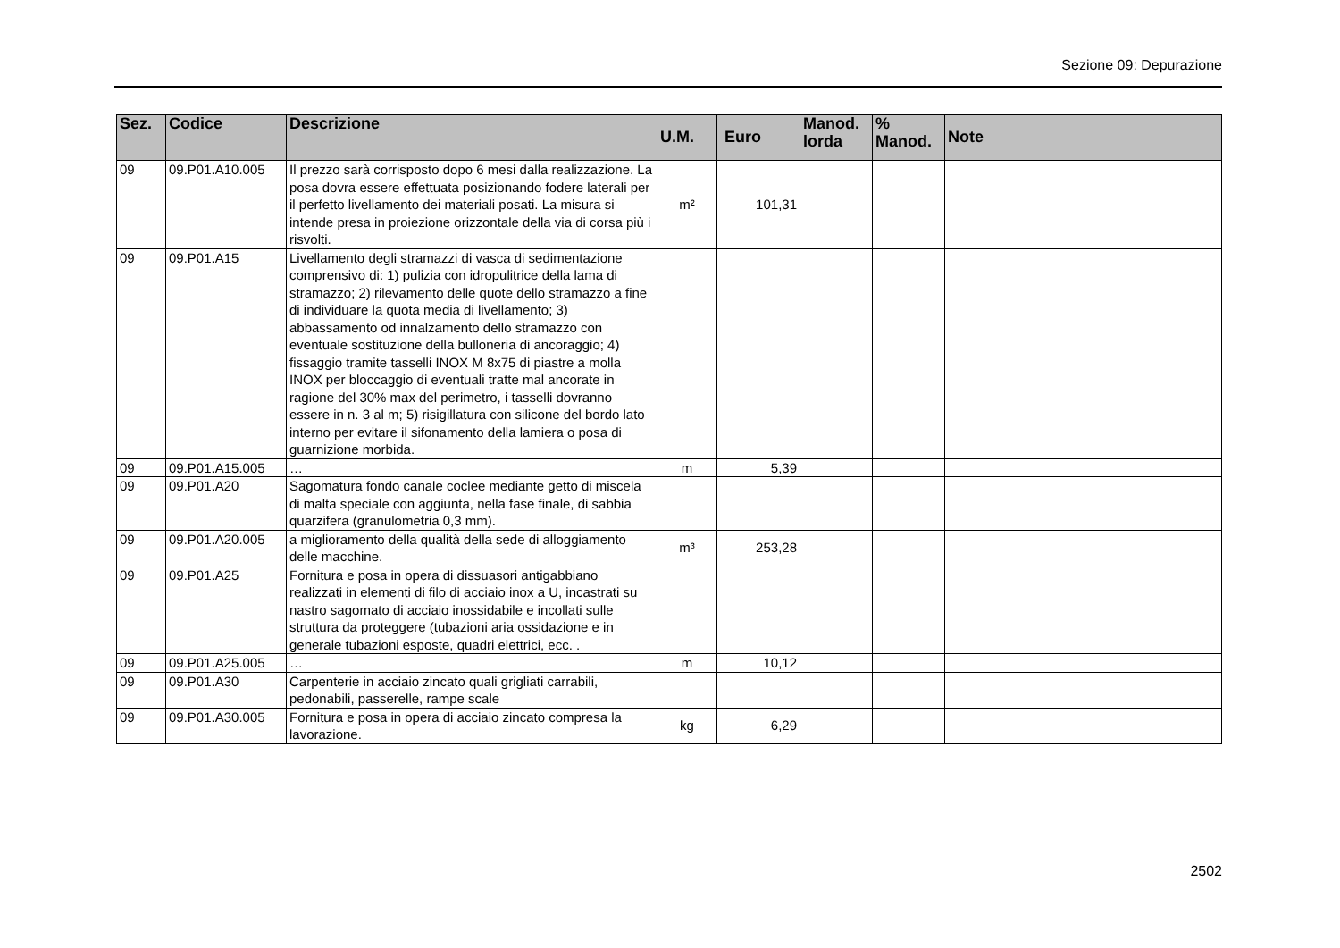Sezione 09: Depurazione
| Sez. | Codice | Descrizione | U.M. | Euro | Manod. lorda | % Manod. | Note |
| --- | --- | --- | --- | --- | --- | --- | --- |
| 09 | 09.P01.A10.005 | Il prezzo sarà corrisposto dopo 6 mesi dalla realizzazione. La posa dovra essere effettuata posizionando fodere laterali per il perfetto livellamento dei materiali posati. La misura si intende presa in proiezione orizzontale della via di corsa più i risvolti. | m² | 101,31 | | | |
| 09 | 09.P01.A15 | Livellamento degli stramazzi di vasca di sedimentazione comprensivo di: 1) pulizia con idropulitrice della lama di stramazzo; 2) rilevamento delle quote dello stramazzo a fine di individuare la quota media di livellamento; 3) abbassamento od innalzamento dello stramazzo con eventuale sostituzione della bulloneria di ancoraggio; 4) fissaggio tramite tasselli INOX M 8x75 di piastre a molla INOX per bloccaggio di eventuali tratte mal ancorate in ragione del 30% max del perimetro, i tasselli dovranno essere in n. 3 al m; 5) risigillatura con silicone del bordo lato interno per evitare il sifonamento della lamiera o posa di guarnizione morbida. | | | | | |
| 09 | 09.P01.A15.005 | … | m | 5,39 | | | |
| 09 | 09.P01.A20 | Sagomatura fondo canale coclee mediante getto di miscela di malta speciale con aggiunta, nella fase finale, di sabbia quarzifera (granulometria 0,3 mm). | | | | | |
| 09 | 09.P01.A20.005 | a miglioramento della qualità della sede di alloggiamento delle macchine. | m³ | 253,28 | | | |
| 09 | 09.P01.A25 | Fornitura e posa in opera di dissuasori antigabbiano realizzati in elementi di filo di acciaio inox a U, incastrati su nastro sagomato di acciaio inossidabile e incollati sulle struttura da proteggere (tubazioni aria ossidazione e in generale tubazioni esposte, quadri elettrici, ecc. . | | | | | |
| 09 | 09.P01.A25.005 | … | m | 10,12 | | | |
| 09 | 09.P01.A30 | Carpenterie in acciaio zincato quali grigliati carrabili, pedonabili, passerelle, rampe scale | | | | | |
| 09 | 09.P01.A30.005 | Fornitura e posa in opera di acciaio zincato compresa la lavorazione. | kg | 6,29 | | | |
2502